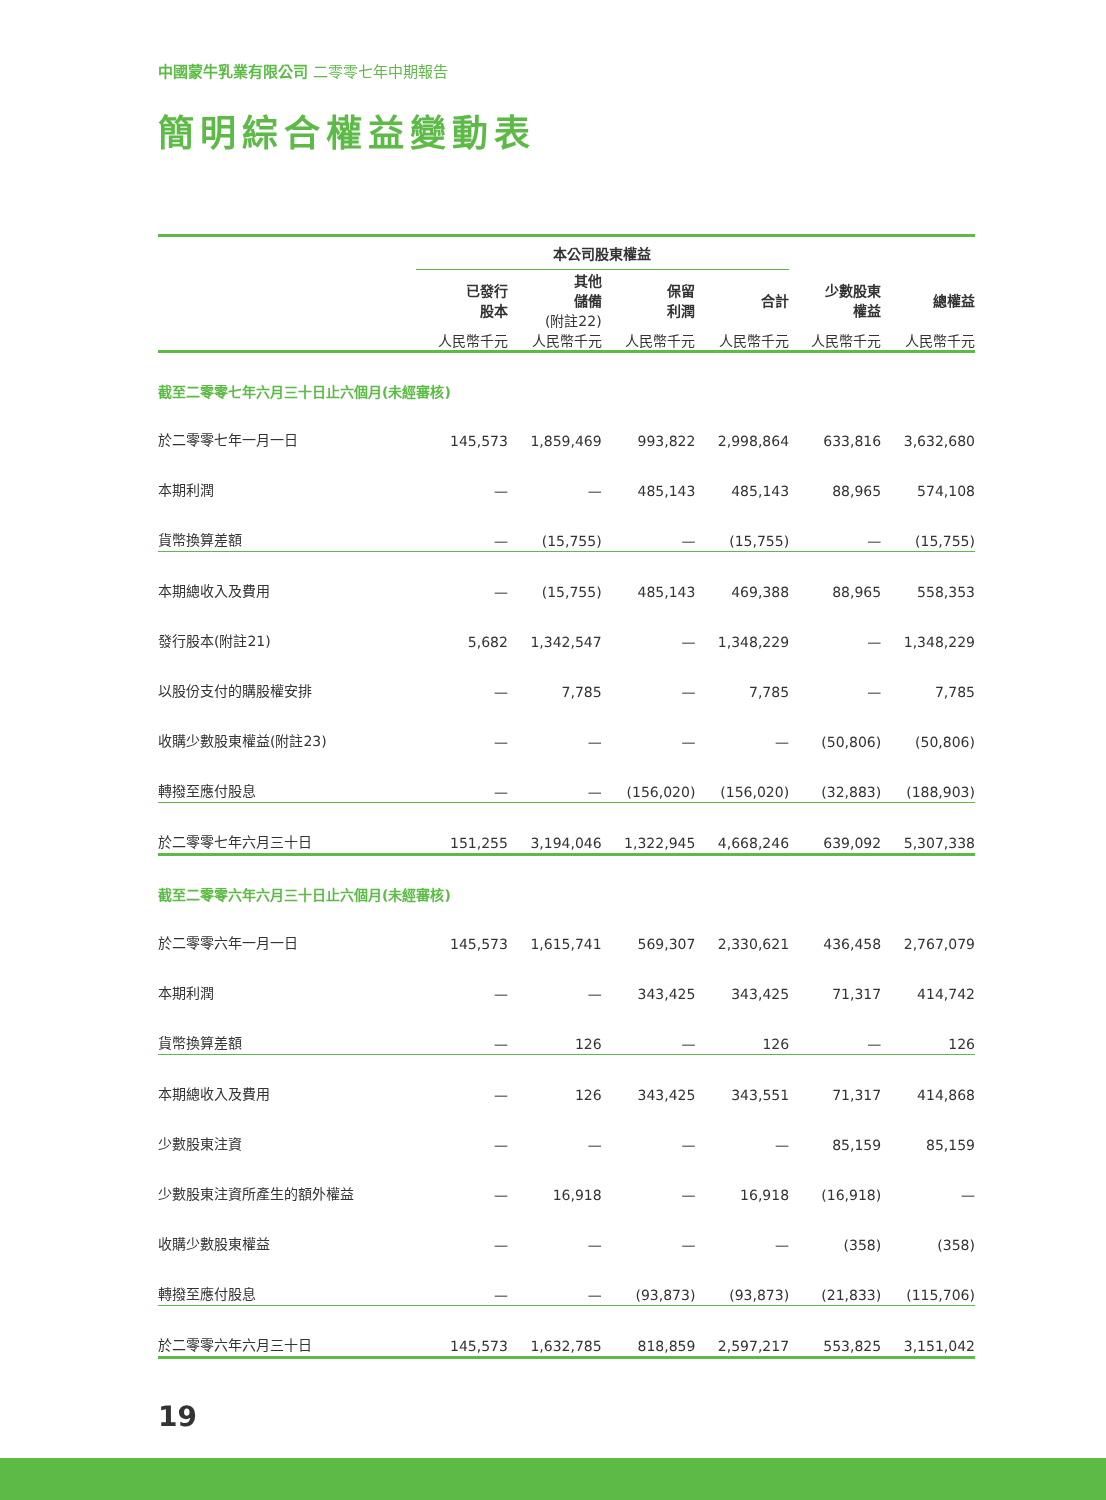中國蒙牛乳業有限公司 二零零七年中期報告
簡明綜合權益變動表
| | 本公司股東權益 | | | | | |
| --- | --- | --- | --- | --- | --- | --- |
| | 已發行 股本 | 其他 儲備 (附註22) | 保留 利潤 | 合計 | 少數股東 權益 | 總權益 |
| | 人民幣千元 | 人民幣千元 | 人民幣千元 | 人民幣千元 | 人民幣千元 | 人民幣千元 |
| 截至二零零七年六月三十日止六個月(未經審核) | | | | | | |
| 於二零零七年一月一日 | 145,573 | 1,859,469 | 993,822 | 2,998,864 | 633,816 | 3,632,680 |
| 本期利潤 | — | — | 485,143 | 485,143 | 88,965 | 574,108 |
| 貨幣換算差額 | — | (15,755) | — | (15,755) | — | (15,755) |
| 本期總收入及費用 | — | (15,755) | 485,143 | 469,388 | 88,965 | 558,353 |
| 發行股本(附註21) | 5,682 | 1,342,547 | — | 1,348,229 | — | 1,348,229 |
| 以股份支付的購股權安排 | — | 7,785 | — | 7,785 | — | 7,785 |
| 收購少數股東權益(附註23) | — | — | — | — | (50,806) | (50,806) |
| 轉撥至應付股息 | — | — | (156,020) | (156,020) | (32,883) | (188,903) |
| 於二零零七年六月三十日 | 151,255 | 3,194,046 | 1,322,945 | 4,668,246 | 639,092 | 5,307,338 |
| 截至二零零六年六月三十日止六個月(未經審核) | | | | | | |
| 於二零零六年一月一日 | 145,573 | 1,615,741 | 569,307 | 2,330,621 | 436,458 | 2,767,079 |
| 本期利潤 | — | — | 343,425 | 343,425 | 71,317 | 414,742 |
| 貨幣換算差額 | — | 126 | — | 126 | — | 126 |
| 本期總收入及費用 | — | 126 | 343,425 | 343,551 | 71,317 | 414,868 |
| 少數股東注資 | — | — | — | — | 85,159 | 85,159 |
| 少數股東注資所產生的額外權益 | — | 16,918 | — | 16,918 | (16,918) | — |
| 收購少數股東權益 | — | — | — | — | (358) | (358) |
| 轉撥至應付股息 | — | — | (93,873) | (93,873) | (21,833) | (115,706) |
| 於二零零六年六月三十日 | 145,573 | 1,632,785 | 818,859 | 2,597,217 | 553,825 | 3,151,042 |
19